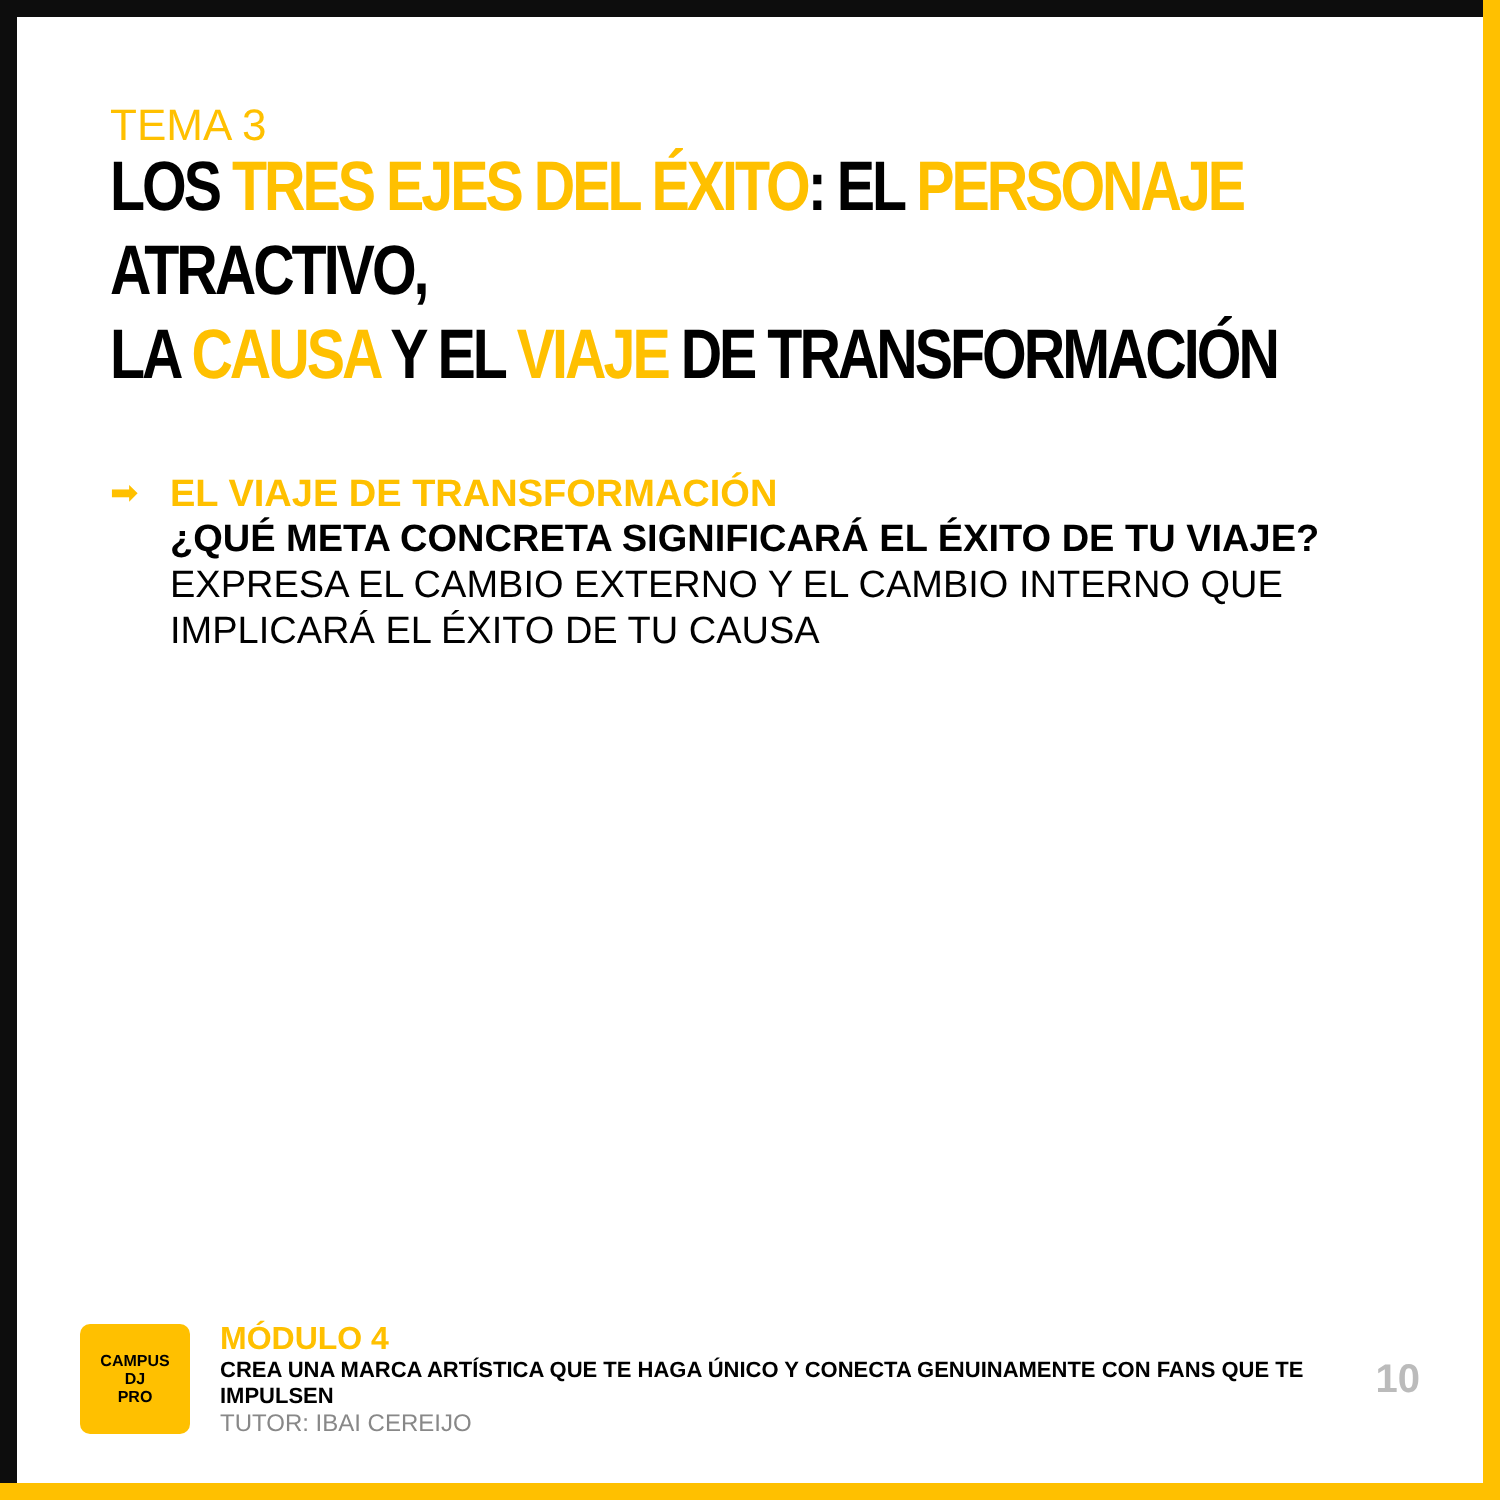TEMA 3
LOS TRES EJES DEL ÉXITO: EL PERSONAJE ATRACTIVO,
LA CAUSA Y EL VIAJE DE TRANSFORMACIÓN
➡ EL VIAJE DE TRANSFORMACIÓN
¿QUÉ META CONCRETA SIGNIFICARÁ EL ÉXITO DE TU VIAJE? EXPRESA EL CAMBIO EXTERNO Y EL CAMBIO INTERNO QUE IMPLICARÁ EL ÉXITO DE TU CAUSA
CAMPUS
DJ
PRO
MÓDULO 4
CREA UNA MARCA ARTÍSTICA QUE TE HAGA ÚNICO Y CONECTA GENUINAMENTE CON FANS QUE TE IMPULSEN
TUTOR: IBAI CEREIJO
10